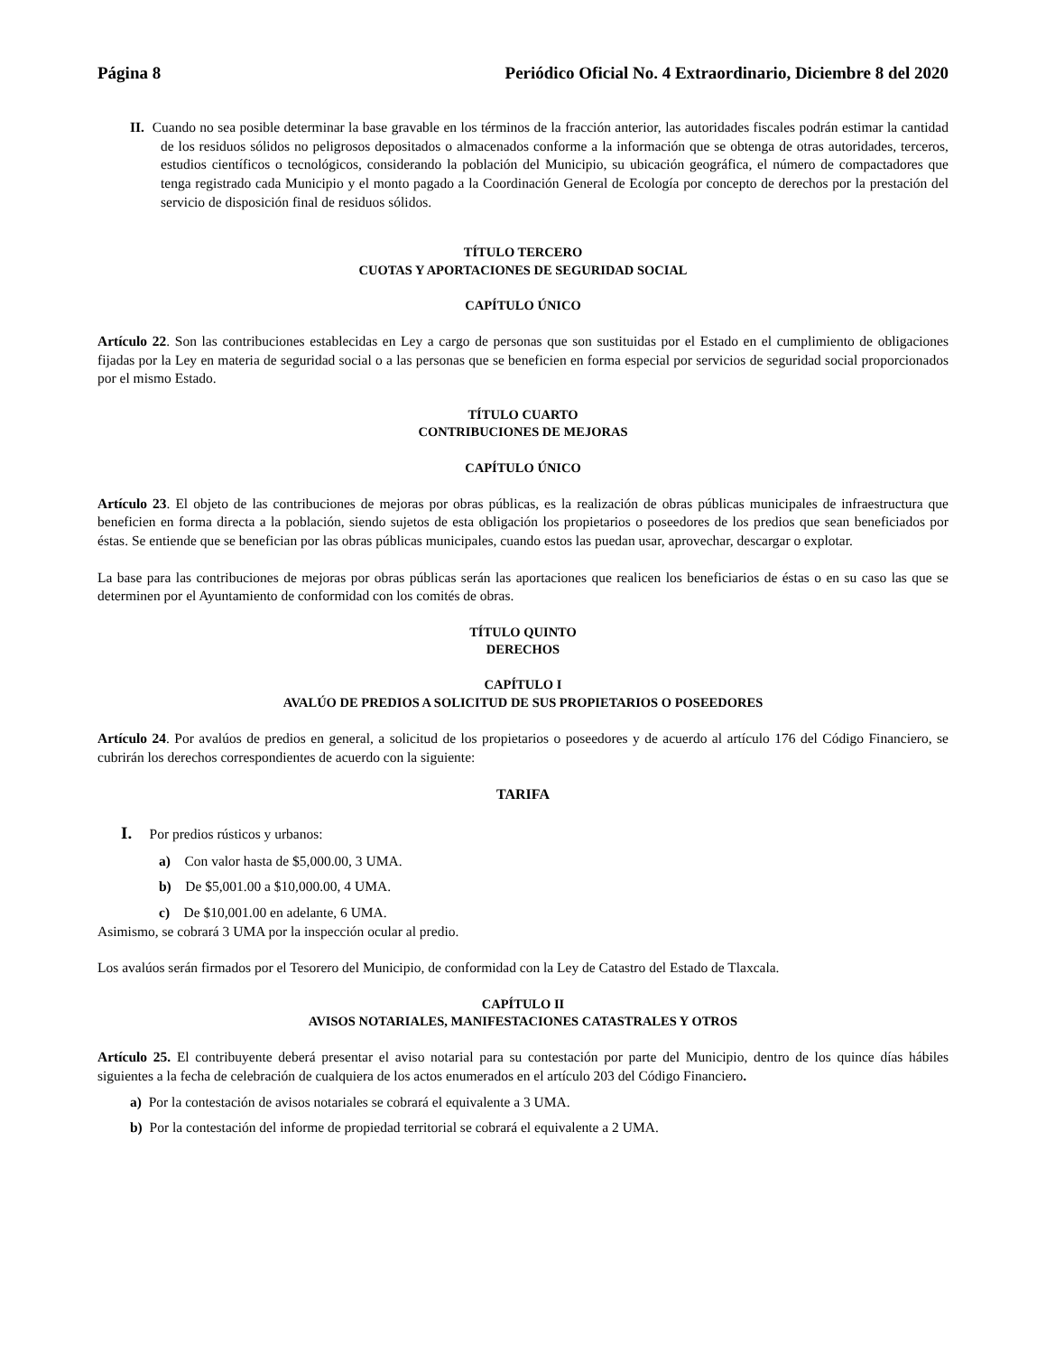Página 8 Periódico Oficial No. 4 Extraordinario, Diciembre 8 del 2020
II. Cuando no sea posible determinar la base gravable en los términos de la fracción anterior, las autoridades fiscales podrán estimar la cantidad de los residuos sólidos no peligrosos depositados o almacenados conforme a la información que se obtenga de otras autoridades, terceros, estudios científicos o tecnológicos, considerando la población del Municipio, su ubicación geográfica, el número de compactadores que tenga registrado cada Municipio y el monto pagado a la Coordinación General de Ecología por concepto de derechos por la prestación del servicio de disposición final de residuos sólidos.
TÍTULO TERCERO
CUOTAS Y APORTACIONES DE SEGURIDAD SOCIAL
CAPÍTULO ÚNICO
Artículo 22. Son las contribuciones establecidas en Ley a cargo de personas que son sustituidas por el Estado en el cumplimiento de obligaciones fijadas por la Ley en materia de seguridad social o a las personas que se beneficien en forma especial por servicios de seguridad social proporcionados por el mismo Estado.
TÍTULO CUARTO
CONTRIBUCIONES DE MEJORAS
CAPÍTULO ÚNICO
Artículo 23. El objeto de las contribuciones de mejoras por obras públicas, es la realización de obras públicas municipales de infraestructura que beneficien en forma directa a la población, siendo sujetos de esta obligación los propietarios o poseedores de los predios que sean beneficiados por éstas. Se entiende que se benefician por las obras públicas municipales, cuando estos las puedan usar, aprovechar, descargar o explotar.
La base para las contribuciones de mejoras por obras públicas serán las aportaciones que realicen los beneficiarios de éstas o en su caso las que se determinen por el Ayuntamiento de conformidad con los comités de obras.
TÍTULO QUINTO
DERECHOS
CAPÍTULO I
AVALÚO DE PREDIOS A SOLICITUD DE SUS PROPIETARIOS O POSEEDORES
Artículo 24. Por avalúos de predios en general, a solicitud de los propietarios o poseedores y de acuerdo al artículo 176 del Código Financiero, se cubrirán los derechos correspondientes de acuerdo con la siguiente:
TARIFA
I. Por predios rústicos y urbanos:
a) Con valor hasta de $5,000.00, 3 UMA.
b) De $5,001.00 a $10,000.00, 4 UMA.
c) De $10,001.00 en adelante, 6 UMA.
Asimismo, se cobrará 3 UMA por la inspección ocular al predio.
Los avalúos serán firmados por el Tesorero del Municipio, de conformidad con la Ley de Catastro del Estado de Tlaxcala.
CAPÍTULO II
AVISOS NOTARIALES, MANIFESTACIONES CATASTRALES Y OTROS
Artículo 25. El contribuyente deberá presentar el aviso notarial para su contestación por parte del Municipio, dentro de los quince días hábiles siguientes a la fecha de celebración de cualquiera de los actos enumerados en el artículo 203 del Código Financiero.
a) Por la contestación de avisos notariales se cobrará el equivalente a 3 UMA.
b) Por la contestación del informe de propiedad territorial se cobrará el equivalente a 2 UMA.